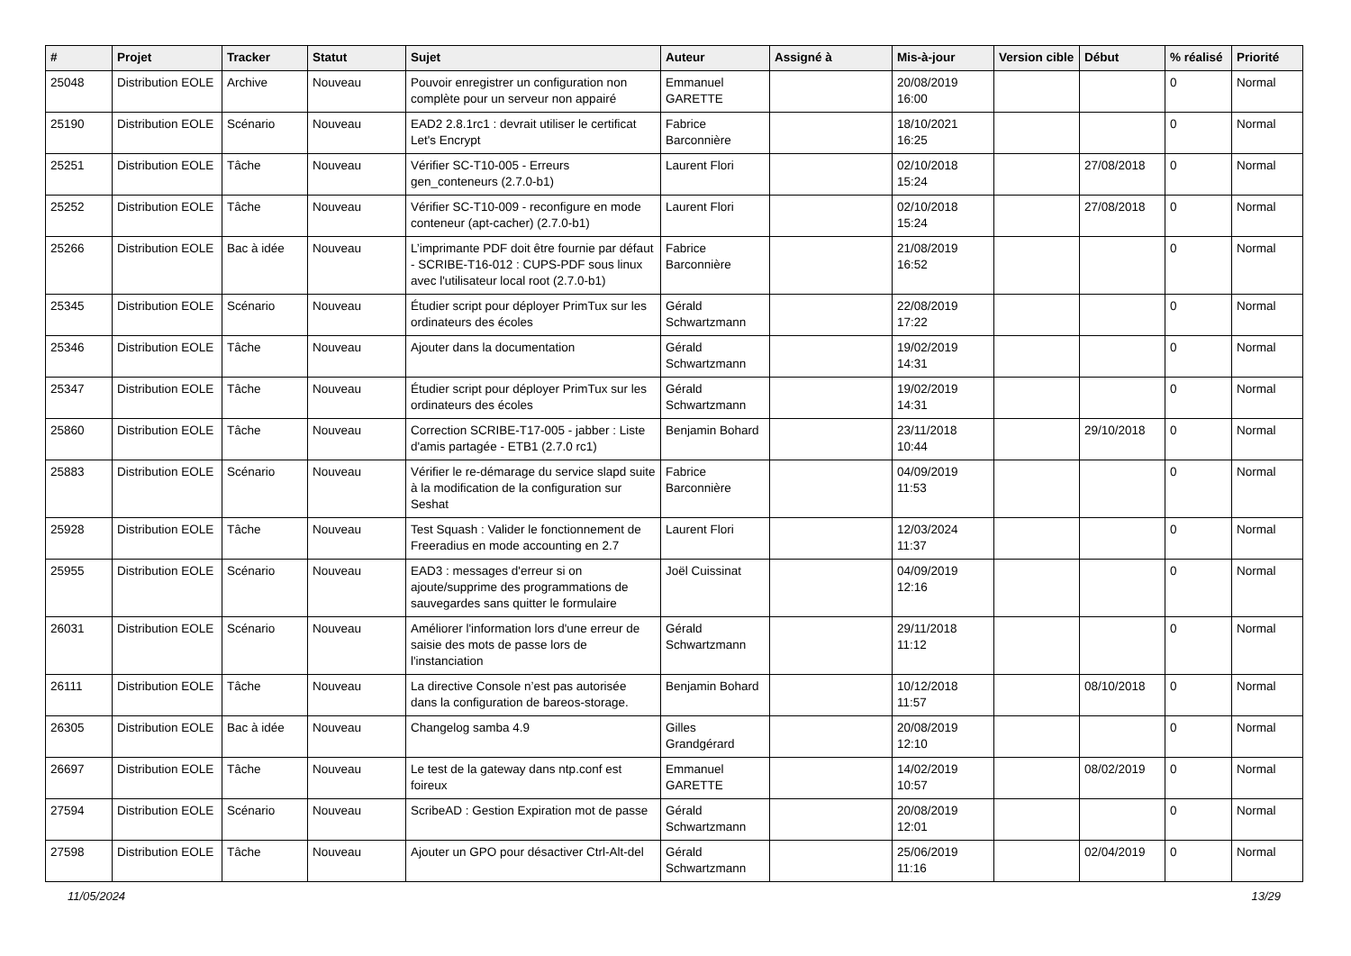| # | Projet | Tracker | Statut | Sujet | Auteur | Assigné à | Mis-à-jour | Version cible | Début | % réalisé | Priorité |
| --- | --- | --- | --- | --- | --- | --- | --- | --- | --- | --- | --- |
| 25048 | Distribution EOLE | Archive | Nouveau | Pouvoir enregistrer un configuration non complète pour un serveur non appairé | Emmanuel GARETTE | | 20/08/2019 16:00 | | | 0 | Normal |
| 25190 | Distribution EOLE | Scénario | Nouveau | EAD2 2.8.1rc1 : devrait utiliser le certificat Let's Encrypt | Fabrice Barconnière | | 18/10/2021 16:25 | | | 0 | Normal |
| 25251 | Distribution EOLE | Tâche | Nouveau | Vérifier SC-T10-005 - Erreurs gen_conteneurs (2.7.0-b1) | Laurent Flori | | 02/10/2018 15:24 | | 27/08/2018 | 0 | Normal |
| 25252 | Distribution EOLE | Tâche | Nouveau | Vérifier SC-T10-009 - reconfigure en mode conteneur (apt-cacher) (2.7.0-b1) | Laurent Flori | | 02/10/2018 15:24 | | 27/08/2018 | 0 | Normal |
| 25266 | Distribution EOLE | Bac à idée | Nouveau | L’imprimante PDF doit être fournie par défaut - SCRIBE-T16-012 : CUPS-PDF sous linux avec l'utilisateur local root (2.7.0-b1) | Fabrice Barconnière | | 21/08/2019 16:52 | | | 0 | Normal |
| 25345 | Distribution EOLE | Scénario | Nouveau | Étudier script pour déployer PrimTux sur les ordinateurs des écoles | Gérald Schwartzmann | | 22/08/2019 17:22 | | | 0 | Normal |
| 25346 | Distribution EOLE | Tâche | Nouveau | Ajouter dans la documentation | Gérald Schwartzmann | | 19/02/2019 14:31 | | | 0 | Normal |
| 25347 | Distribution EOLE | Tâche | Nouveau | Étudier script pour déployer PrimTux sur les ordinateurs des écoles | Gérald Schwartzmann | | 19/02/2019 14:31 | | | 0 | Normal |
| 25860 | Distribution EOLE | Tâche | Nouveau | Correction SCRIBE-T17-005 - jabber : Liste d'amis partagée - ETB1 (2.7.0 rc1) | Benjamin Bohard | | 23/11/2018 10:44 | | 29/10/2018 | 0 | Normal |
| 25883 | Distribution EOLE | Scénario | Nouveau | Vérifier le re-démarage du service slapd suite à la modification de la configuration sur Seshat | Fabrice Barconnière | | 04/09/2019 11:53 | | | 0 | Normal |
| 25928 | Distribution EOLE | Tâche | Nouveau | Test Squash : Valider le fonctionnement de Freeradius en mode accounting en 2.7 | Laurent Flori | | 12/03/2024 11:37 | | | 0 | Normal |
| 25955 | Distribution EOLE | Scénario | Nouveau | EAD3 : messages d'erreur si on ajoute/supprime des programmations de sauvegardes sans quitter le formulaire | Joël Cuissinat | | 04/09/2019 12:16 | | | 0 | Normal |
| 26031 | Distribution EOLE | Scénario | Nouveau | Améliorer l'information lors d'une erreur de saisie des mots de passe lors de l'instanciation | Gérald Schwartzmann | | 29/11/2018 11:12 | | | 0 | Normal |
| 26111 | Distribution EOLE | Tâche | Nouveau | La directive Console n’est pas autorisée dans la configuration de bareos-storage. | Benjamin Bohard | | 10/12/2018 11:57 | | 08/10/2018 | 0 | Normal |
| 26305 | Distribution EOLE | Bac à idée | Nouveau | Changelog samba 4.9 | Gilles Grandgérard | | 20/08/2019 12:10 | | | 0 | Normal |
| 26697 | Distribution EOLE | Tâche | Nouveau | Le test de la gateway dans ntp.conf est foireux | Emmanuel GARETTE | | 14/02/2019 10:57 | | 08/02/2019 | 0 | Normal |
| 27594 | Distribution EOLE | Scénario | Nouveau | ScribeAD : Gestion Expiration mot de passe | Gérald Schwartzmann | | 20/08/2019 12:01 | | | 0 | Normal |
| 27598 | Distribution EOLE | Tâche | Nouveau | Ajouter un GPO pour désactiver Ctrl-Alt-del | Gérald Schwartzmann | | 25/06/2019 11:16 | | 02/04/2019 | 0 | Normal |
11/05/2024 13/29